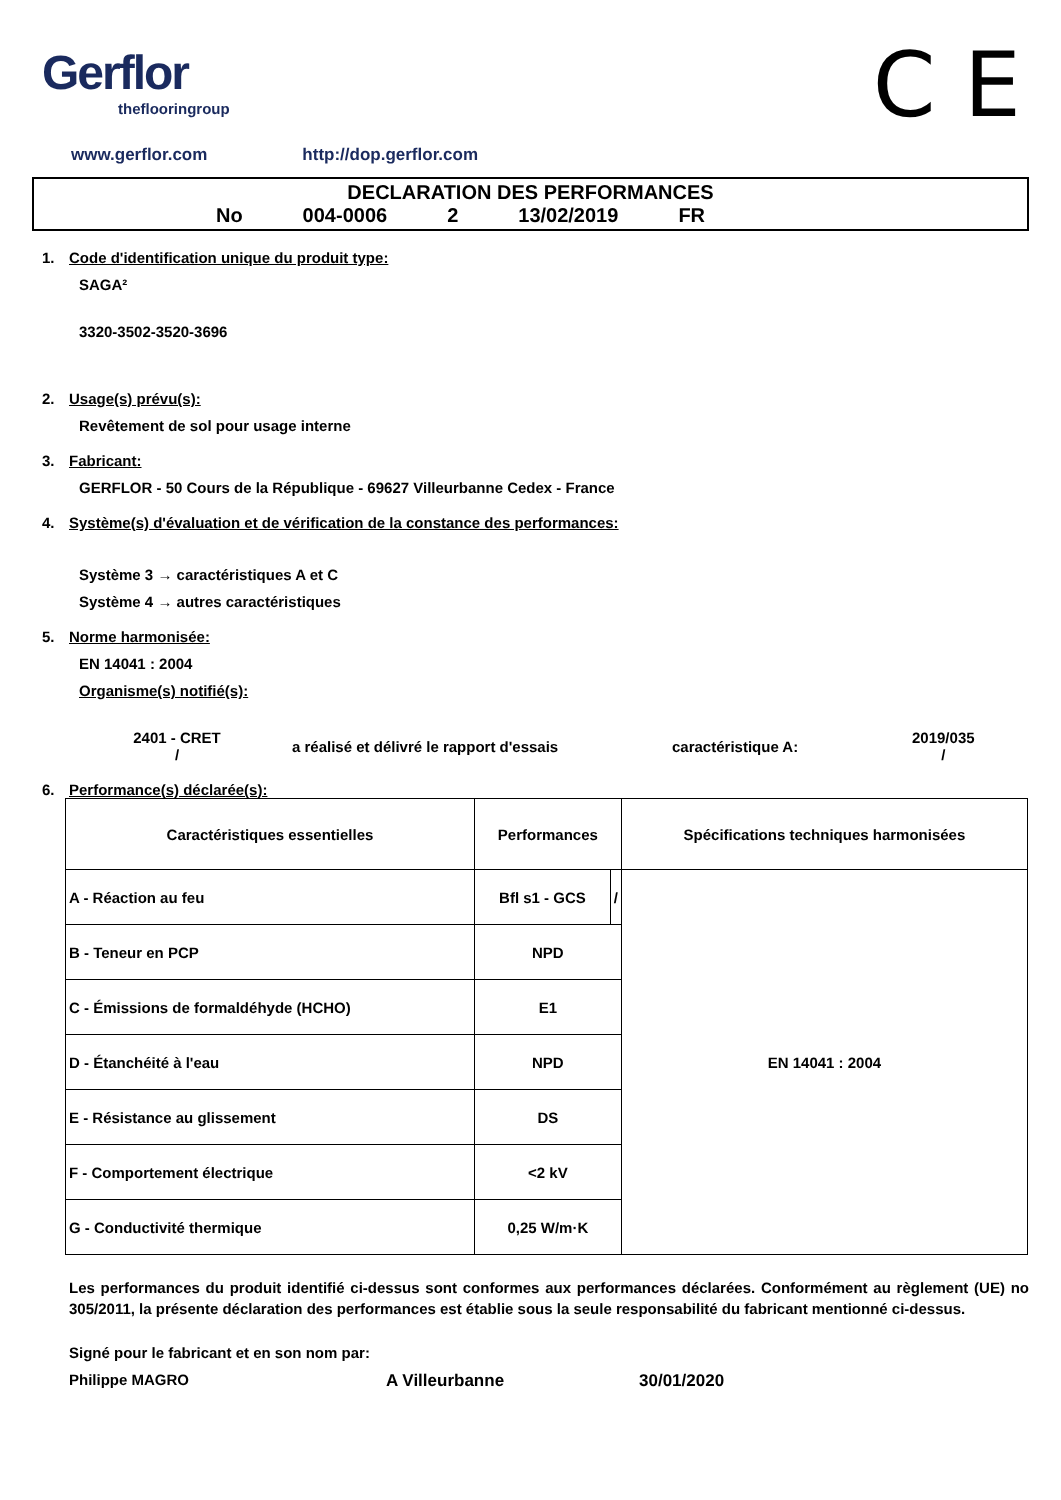Gerflor
theflooringroup
C E
www.gerflor.com http://dop.gerflor.com
DECLARATION DES PERFORMANCES
No 004-0006 2 13/02/2019 FR
1. Code d'identification unique du produit type:
SAGA²
3320-3502-3520-3696
2. Usage(s) prévu(s):
Revêtement de sol pour usage interne
3. Fabricant:
GERFLOR - 50 Cours de la République - 69627 Villeurbanne Cedex - France
4. Système(s) d'évaluation et de vérification de la constance des performances:
Système 3 → caractéristiques A et C
Système 4 → autres caractéristiques
5. Norme harmonisée:
EN 14041 : 2004
Organisme(s) notifié(s):
2401 - CRET
/
a réalisé et délivré le rapport d'essais caractéristique A:
2019/035
/
6. Performance(s) déclarée(s):
| Caractéristiques essentielles | Performances | | Spécifications techniques harmonisées |
| --- | --- | --- | --- |
| A - Réaction au feu | Bfl s1 - GCS | / | EN 14041 : 2004 |
| B - Teneur en PCP | NPD | | |
| C - Émissions de formaldéhyde (HCHO) | E1 | | |
| D - Étanchéité à l'eau | NPD | | |
| E - Résistance au glissement | DS | | |
| F - Comportement électrique | <2 kV | | |
| G - Conductivité thermique | 0,25 W/m·K | | |
Les performances du produit identifié ci-dessus sont conformes aux performances déclarées. Conformément au règlement (UE) no 305/2011, la présente déclaration des performances est établie sous la seule responsabilité du fabricant mentionné ci-dessus.
Signé pour le fabricant et en son nom par:
Philippe MAGRO A Villeurbanne 30/01/2020